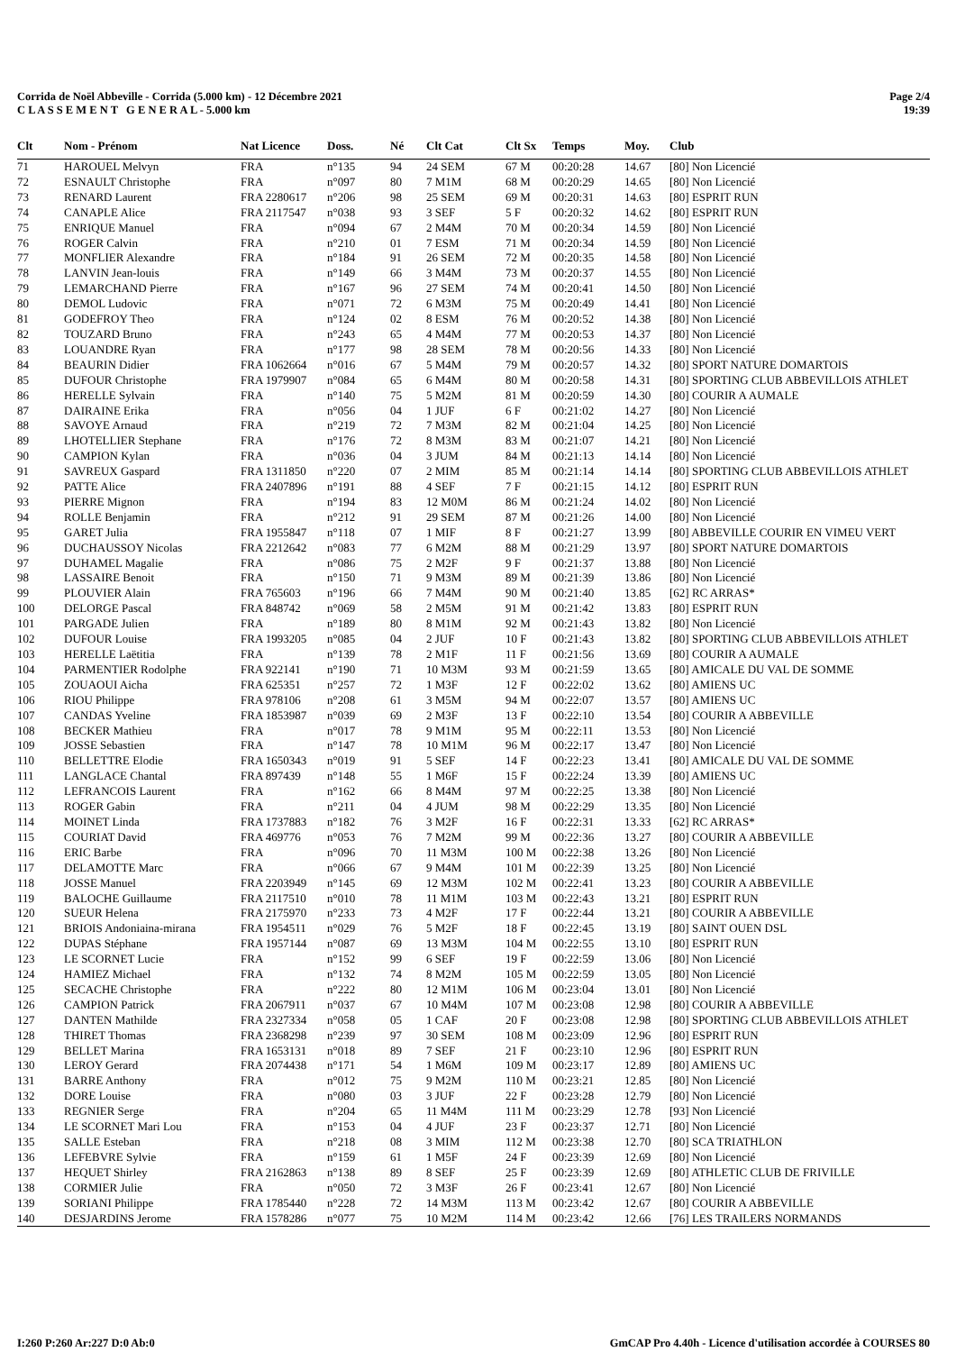Corrida de Noël Abbeville - Corrida (5.000 km) - 12 Décembre 2021
C L A S S E M E N T G E N E R A L - 5.000 km
Page 2/4
19:39
| Clt | Nom - Prénom | Nat Licence | Doss. | Né | Clt Cat | Clt Sx | Temps | Moy. | Club |
| --- | --- | --- | --- | --- | --- | --- | --- | --- | --- |
| 71 | HAROUEL Melvyn | FRA | n°135 | 94 | 24 SEM | 67 M | 00:20:28 | 14.67 | [80] Non Licencié |
| 72 | ESNAULT Christophe | FRA | n°097 | 80 | 7 M1M | 68 M | 00:20:29 | 14.65 | [80] Non Licencié |
| 73 | RENARD Laurent | FRA 2280617 | n°206 | 98 | 25 SEM | 69 M | 00:20:31 | 14.63 | [80] ESPRIT RUN |
| 74 | CANAPLE Alice | FRA 2117547 | n°038 | 93 | 3 SEF | 5 F | 00:20:32 | 14.62 | [80] ESPRIT RUN |
| 75 | ENRIQUE Manuel | FRA | n°094 | 67 | 2 M4M | 70 M | 00:20:34 | 14.59 | [80] Non Licencié |
| 76 | ROGER Calvin | FRA | n°210 | 01 | 7 ESM | 71 M | 00:20:34 | 14.59 | [80] Non Licencié |
| 77 | MONFLIER Alexandre | FRA | n°184 | 91 | 26 SEM | 72 M | 00:20:35 | 14.58 | [80] Non Licencié |
| 78 | LANVIN Jean-louis | FRA | n°149 | 66 | 3 M4M | 73 M | 00:20:37 | 14.55 | [80] Non Licencié |
| 79 | LEMARCHAND Pierre | FRA | n°167 | 96 | 27 SEM | 74 M | 00:20:41 | 14.50 | [80] Non Licencié |
| 80 | DEMOL Ludovic | FRA | n°071 | 72 | 6 M3M | 75 M | 00:20:49 | 14.41 | [80] Non Licencié |
| 81 | GODEFROY Theo | FRA | n°124 | 02 | 8 ESM | 76 M | 00:20:52 | 14.38 | [80] Non Licencié |
| 82 | TOUZARD Bruno | FRA | n°243 | 65 | 4 M4M | 77 M | 00:20:53 | 14.37 | [80] Non Licencié |
| 83 | LOUANDRE Ryan | FRA | n°177 | 98 | 28 SEM | 78 M | 00:20:56 | 14.33 | [80] Non Licencié |
| 84 | BEAURIN Didier | FRA 1062664 | n°016 | 67 | 5 M4M | 79 M | 00:20:57 | 14.32 | [80] SPORT NATURE DOMARTOIS |
| 85 | DUFOUR Christophe | FRA 1979907 | n°084 | 65 | 6 M4M | 80 M | 00:20:58 | 14.31 | [80] SPORTING CLUB ABBEVILLOIS ATHLET |
| 86 | HERELLE Sylvain | FRA | n°140 | 75 | 5 M2M | 81 M | 00:20:59 | 14.30 | [80] COURIR A AUMALE |
| 87 | DAIRAINE Erika | FRA | n°056 | 04 | 1 JUF | 6 F | 00:21:02 | 14.27 | [80] Non Licencié |
| 88 | SAVOYE Arnaud | FRA | n°219 | 72 | 7 M3M | 82 M | 00:21:04 | 14.25 | [80] Non Licencié |
| 89 | LHOTELLIER Stephane | FRA | n°176 | 72 | 8 M3M | 83 M | 00:21:07 | 14.21 | [80] Non Licencié |
| 90 | CAMPION Kylan | FRA | n°036 | 04 | 3 JUM | 84 M | 00:21:13 | 14.14 | [80] Non Licencié |
| 91 | SAVREUX Gaspard | FRA 1311850 | n°220 | 07 | 2 MIM | 85 M | 00:21:14 | 14.14 | [80] SPORTING CLUB ABBEVILLOIS ATHLET |
| 92 | PATTE Alice | FRA 2407896 | n°191 | 88 | 4 SEF | 7 F | 00:21:15 | 14.12 | [80] ESPRIT RUN |
| 93 | PIERRE Mignon | FRA | n°194 | 83 | 12 M0M | 86 M | 00:21:24 | 14.02 | [80] Non Licencié |
| 94 | ROLLE Benjamin | FRA | n°212 | 91 | 29 SEM | 87 M | 00:21:26 | 14.00 | [80] Non Licencié |
| 95 | GARET Julia | FRA 1955847 | n°118 | 07 | 1 MIF | 8 F | 00:21:27 | 13.99 | [80] ABBEVILLE COURIR EN VIMEU VERT |
| 96 | DUCHAUSSOY Nicolas | FRA 2212642 | n°083 | 77 | 6 M2M | 88 M | 00:21:29 | 13.97 | [80] SPORT NATURE DOMARTOIS |
| 97 | DUHAMEL Magalie | FRA | n°086 | 75 | 2 M2F | 9 F | 00:21:37 | 13.88 | [80] Non Licencié |
| 98 | LASSAIRE Benoit | FRA | n°150 | 71 | 9 M3M | 89 M | 00:21:39 | 13.86 | [80] Non Licencié |
| 99 | PLOUVIER Alain | FRA 765603 | n°196 | 66 | 7 M4M | 90 M | 00:21:40 | 13.85 | [62] RC ARRAS* |
| 100 | DELORGE Pascal | FRA 848742 | n°069 | 58 | 2 M5M | 91 M | 00:21:42 | 13.83 | [80] ESPRIT RUN |
| 101 | PARGADE Julien | FRA | n°189 | 80 | 8 M1M | 92 M | 00:21:43 | 13.82 | [80] Non Licencié |
| 102 | DUFOUR Louise | FRA 1993205 | n°085 | 04 | 2 JUF | 10 F | 00:21:43 | 13.82 | [80] SPORTING CLUB ABBEVILLOIS ATHLET |
| 103 | HERELLE Laëtitia | FRA | n°139 | 78 | 2 M1F | 11 F | 00:21:56 | 13.69 | [80] COURIR A AUMALE |
| 104 | PARMENTIER Rodolphe | FRA 922141 | n°190 | 71 | 10 M3M | 93 M | 00:21:59 | 13.65 | [80] AMICALE DU VAL DE SOMME |
| 105 | ZOUAOUI Aicha | FRA 625351 | n°257 | 72 | 1 M3F | 12 F | 00:22:02 | 13.62 | [80] AMIENS UC |
| 106 | RIOU Philippe | FRA 978106 | n°208 | 61 | 3 M5M | 94 M | 00:22:07 | 13.57 | [80] AMIENS UC |
| 107 | CANDAS Yveline | FRA 1853987 | n°039 | 69 | 2 M3F | 13 F | 00:22:10 | 13.54 | [80] COURIR A ABBEVILLE |
| 108 | BECKER Mathieu | FRA | n°017 | 78 | 9 M1M | 95 M | 00:22:11 | 13.53 | [80] Non Licencié |
| 109 | JOSSE Sebastien | FRA | n°147 | 78 | 10 M1M | 96 M | 00:22:17 | 13.47 | [80] Non Licencié |
| 110 | BELLETTRE Elodie | FRA 1650343 | n°019 | 91 | 5 SEF | 14 F | 00:22:23 | 13.41 | [80] AMICALE DU VAL DE SOMME |
| 111 | LANGLACE Chantal | FRA 897439 | n°148 | 55 | 1 M6F | 15 F | 00:22:24 | 13.39 | [80] AMIENS UC |
| 112 | LEFRANCOIS Laurent | FRA | n°162 | 66 | 8 M4M | 97 M | 00:22:25 | 13.38 | [80] Non Licencié |
| 113 | ROGER Gabin | FRA | n°211 | 04 | 4 JUM | 98 M | 00:22:29 | 13.35 | [80] Non Licencié |
| 114 | MOINET Linda | FRA 1737883 | n°182 | 76 | 3 M2F | 16 F | 00:22:31 | 13.33 | [62] RC ARRAS* |
| 115 | COURIAT David | FRA 469776 | n°053 | 76 | 7 M2M | 99 M | 00:22:36 | 13.27 | [80] COURIR A ABBEVILLE |
| 116 | ERIC Barbe | FRA | n°096 | 70 | 11 M3M | 100 M | 00:22:38 | 13.26 | [80] Non Licencié |
| 117 | DELAMOTTE Marc | FRA | n°066 | 67 | 9 M4M | 101 M | 00:22:39 | 13.25 | [80] Non Licencié |
| 118 | JOSSE Manuel | FRA 2203949 | n°145 | 69 | 12 M3M | 102 M | 00:22:41 | 13.23 | [80] COURIR A ABBEVILLE |
| 119 | BALOCHE Guillaume | FRA 2117510 | n°010 | 78 | 11 M1M | 103 M | 00:22:43 | 13.21 | [80] ESPRIT RUN |
| 120 | SUEUR Helena | FRA 2175970 | n°233 | 73 | 4 M2F | 17 F | 00:22:44 | 13.21 | [80] COURIR A ABBEVILLE |
| 121 | BRIOIS Andoniaina-mirana | FRA 1954511 | n°029 | 76 | 5 M2F | 18 F | 00:22:45 | 13.19 | [80] SAINT OUEN DSL |
| 122 | DUPAS Stéphane | FRA 1957144 | n°087 | 69 | 13 M3M | 104 M | 00:22:55 | 13.10 | [80] ESPRIT RUN |
| 123 | LE SCORNET Lucie | FRA | n°152 | 99 | 6 SEF | 19 F | 00:22:59 | 13.06 | [80] Non Licencié |
| 124 | HAMIEZ Michael | FRA | n°132 | 74 | 8 M2M | 105 M | 00:22:59 | 13.05 | [80] Non Licencié |
| 125 | SECACHE Christophe | FRA | n°222 | 80 | 12 M1M | 106 M | 00:23:04 | 13.01 | [80] Non Licencié |
| 126 | CAMPION Patrick | FRA 2067911 | n°037 | 67 | 10 M4M | 107 M | 00:23:08 | 12.98 | [80] COURIR A ABBEVILLE |
| 127 | DANTEN Mathilde | FRA 2327334 | n°058 | 05 | 1 CAF | 20 F | 00:23:08 | 12.98 | [80] SPORTING CLUB ABBEVILLOIS ATHLET |
| 128 | THIRET Thomas | FRA 2368298 | n°239 | 97 | 30 SEM | 108 M | 00:23:09 | 12.96 | [80] ESPRIT RUN |
| 129 | BELLET Marina | FRA 1653131 | n°018 | 89 | 7 SEF | 21 F | 00:23:10 | 12.96 | [80] ESPRIT RUN |
| 130 | LEROY Gerard | FRA 2074438 | n°171 | 54 | 1 M6M | 109 M | 00:23:17 | 12.89 | [80] AMIENS UC |
| 131 | BARRE Anthony | FRA | n°012 | 75 | 9 M2M | 110 M | 00:23:21 | 12.85 | [80] Non Licencié |
| 132 | DORE Louise | FRA | n°080 | 03 | 3 JUF | 22 F | 00:23:28 | 12.79 | [80] Non Licencié |
| 133 | REGNIER Serge | FRA | n°204 | 65 | 11 M4M | 111 M | 00:23:29 | 12.78 | [93] Non Licencié |
| 134 | LE SCORNET Mari Lou | FRA | n°153 | 04 | 4 JUF | 23 F | 00:23:37 | 12.71 | [80] Non Licencié |
| 135 | SALLE Esteban | FRA | n°218 | 08 | 3 MIM | 112 M | 00:23:38 | 12.70 | [80] SCA TRIATHLON |
| 136 | LEFEBVRE Sylvie | FRA | n°159 | 61 | 1 M5F | 24 F | 00:23:39 | 12.69 | [80] Non Licencié |
| 137 | HEQUET Shirley | FRA 2162863 | n°138 | 89 | 8 SEF | 25 F | 00:23:39 | 12.69 | [80] ATHLETIC CLUB DE FRIVILLE |
| 138 | CORMIER Julie | FRA | n°050 | 72 | 3 M3F | 26 F | 00:23:41 | 12.67 | [80] Non Licencié |
| 139 | SORIANI Philippe | FRA 1785440 | n°228 | 72 | 14 M3M | 113 M | 00:23:42 | 12.67 | [80] COURIR A ABBEVILLE |
| 140 | DESJARDINS Jerome | FRA 1578286 | n°077 | 75 | 10 M2M | 114 M | 00:23:42 | 12.66 | [76] LES TRAILERS NORMANDS |
I:260 P:260 Ar:227 D:0 Ab:0 GmCAP Pro 4.40h - Licence d'utilisation accordée à COURSES 80